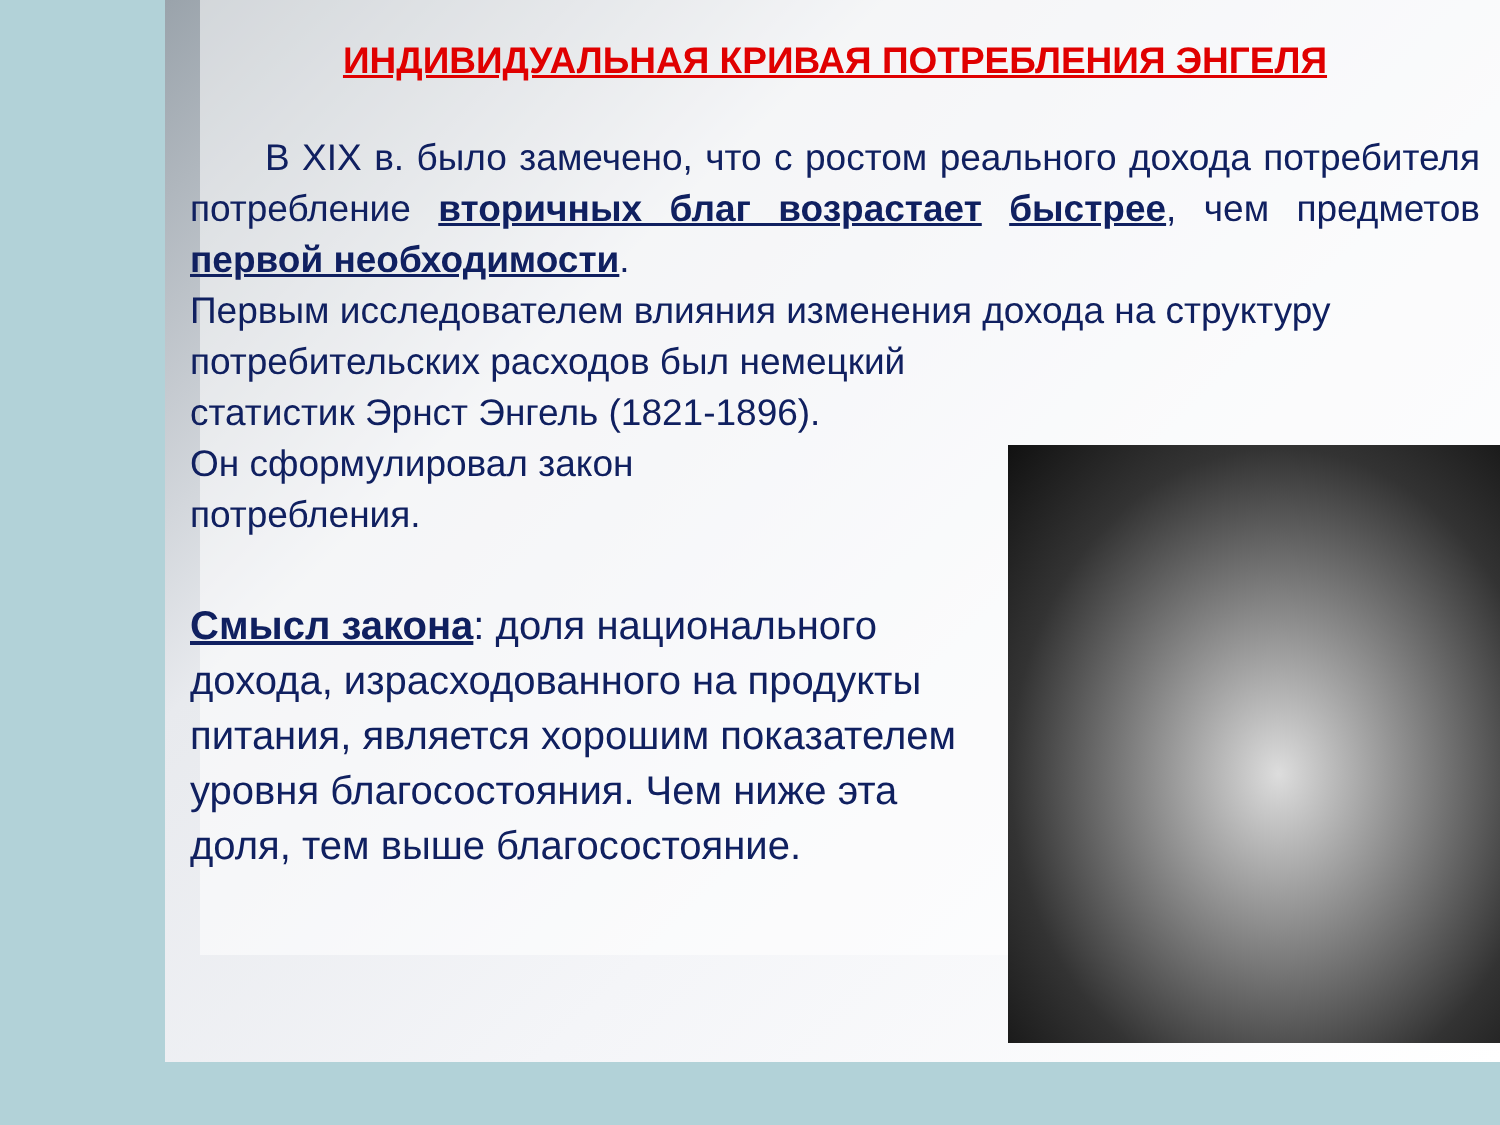ИНДИВИДУАЛЬНАЯ КРИВАЯ ПОТРЕБЛЕНИЯ ЭНГЕЛЯ
В XIX в. было замечено, что с ростом реального дохода потребителя потребление вторичных благ возрастает быстрее, чем предметов первой необходимости.
Первым исследователем влияния изменения дохода на структуру потребительских расходов был немецкий
статистик Эрнст Энгель (1821-1896).
Он сформулировал закон
потребления.
Смысл закона: доля национального дохода, израсходованного на продукты питания, является хорошим показателем уровня благосостояния. Чем ниже эта доля, тем выше благосостояние.